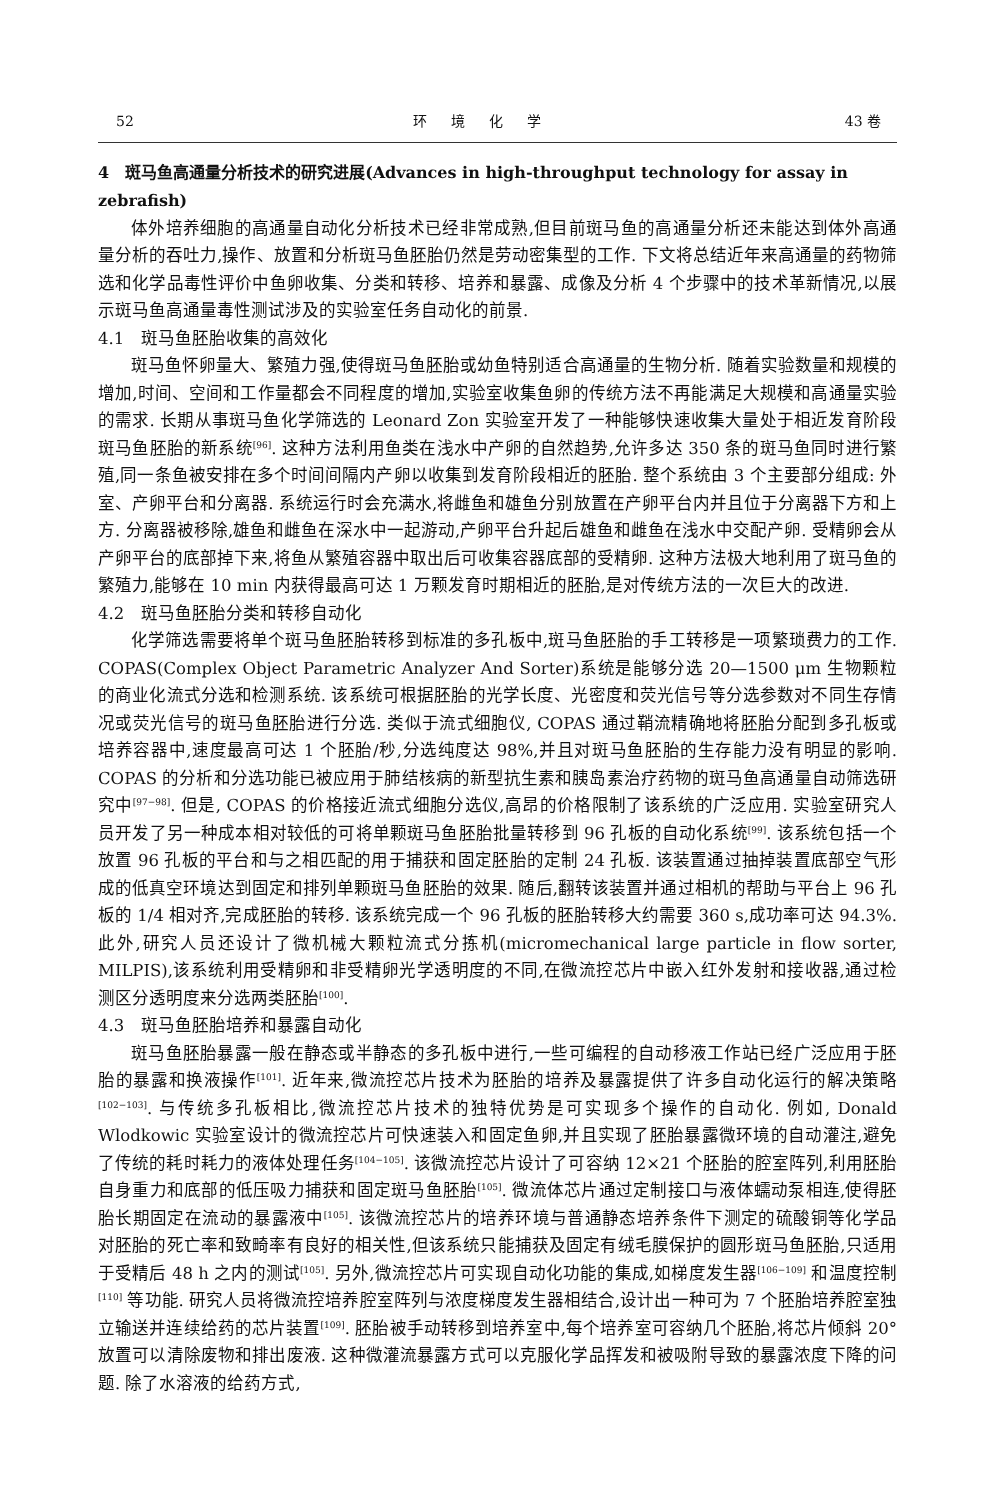52 环境化学 43 卷
4　斑马鱼高通量分析技术的研究进展(Advances in high-throughput technology for assay in zebrafish)
体外培养细胞的高通量自动化分析技术已经非常成熟,但目前斑马鱼的高通量分析还未能达到体外高通量分析的吞吐力,操作、放置和分析斑马鱼胚胎仍然是劳动密集型的工作. 下文将总结近年来高通量的药物筛选和化学品毒性评价中鱼卵收集、分类和转移、培养和暴露、成像及分析 4 个步骤中的技术革新情况,以展示斑马鱼高通量毒性测试涉及的实验室任务自动化的前景.
4.1　斑马鱼胚胎收集的高效化
斑马鱼怀卵量大、繁殖力强,使得斑马鱼胚胎或幼鱼特别适合高通量的生物分析. 随着实验数量和规模的增加,时间、空间和工作量都会不同程度的增加,实验室收集鱼卵的传统方法不再能满足大规模和高通量实验的需求. 长期从事斑马鱼化学筛选的 Leonard Zon 实验室开发了一种能够快速收集大量处于相近发育阶段斑马鱼胚胎的新系统<sup>[96]</sup>. 这种方法利用鱼类在浅水中产卵的自然趋势,允许多达 350 条的斑马鱼同时进行繁殖,同一条鱼被安排在多个时间间隔内产卵以收集到发育阶段相近的胚胎. 整个系统由 3 个主要部分组成: 外室、产卵平台和分离器. 系统运行时会充满水,将雌鱼和雄鱼分别放置在产卵平台内并且位于分离器下方和上方. 分离器被移除,雄鱼和雌鱼在深水中一起游动,产卵平台升起后雄鱼和雌鱼在浅水中交配产卵. 受精卵会从产卵平台的底部掉下来,将鱼从繁殖容器中取出后可收集容器底部的受精卵. 这种方法极大地利用了斑马鱼的繁殖力,能够在 10 min 内获得最高可达 1 万颗发育时期相近的胚胎,是对传统方法的一次巨大的改进.
4.2　斑马鱼胚胎分类和转移自动化
化学筛选需要将单个斑马鱼胚胎转移到标准的多孔板中,斑马鱼胚胎的手工转移是一项繁琐费力的工作. COPAS(Complex Object Parametric Analyzer And Sorter)系统是能够分选 20—1500 μm 生物颗粒的商业化流式分选和检测系统. 该系统可根据胚胎的光学长度、光密度和荧光信号等分选参数对不同生存情况或荧光信号的斑马鱼胚胎进行分选. 类似于流式细胞仪, COPAS 通过鞘流精确地将胚胎分配到多孔板或培养容器中,速度最高可达 1 个胚胎/秒,分选纯度达 98%,并且对斑马鱼胚胎的生存能力没有明显的影响. COPAS 的分析和分选功能已被应用于肺结核病的新型抗生素和胰岛素治疗药物的斑马鱼高通量自动筛选研究中<sup>[97−98]</sup>. 但是, COPAS 的价格接近流式细胞分选仪,高昂的价格限制了该系统的广泛应用. 实验室研究人员开发了另一种成本相对较低的可将单颗斑马鱼胚胎批量转移到 96 孔板的自动化系统<sup>[99]</sup>. 该系统包括一个放置 96 孔板的平台和与之相匹配的用于捕获和固定胚胎的定制 24 孔板. 该装置通过抽掉装置底部空气形成的低真空环境达到固定和排列单颗斑马鱼胚胎的效果. 随后,翻转该装置并通过相机的帮助与平台上 96 孔板的 1/4 相对齐,完成胚胎的转移. 该系统完成一个 96 孔板的胚胎转移大约需要 360 s,成功率可达 94.3%. 此外,研究人员还设计了微机械大颗粒流式分拣机(micromechanical large particle in flow sorter, MILPIS),该系统利用受精卵和非受精卵光学透明度的不同,在微流控芯片中嵌入红外发射和接收器,通过检测区分透明度来分选两类胚胎<sup>[100]</sup>.
4.3　斑马鱼胚胎培养和暴露自动化
斑马鱼胚胎暴露一般在静态或半静态的多孔板中进行,一些可编程的自动移液工作站已经广泛应用于胚胎的暴露和换液操作<sup>[101]</sup>. 近年来,微流控芯片技术为胚胎的培养及暴露提供了许多自动化运行的解决策略<sup>[102−103]</sup>. 与传统多孔板相比,微流控芯片技术的独特优势是可实现多个操作的自动化. 例如, Donald Wlodkowic 实验室设计的微流控芯片可快速装入和固定鱼卵,并且实现了胚胎暴露微环境的自动灌注,避免了传统的耗时耗力的液体处理任务<sup>[104−105]</sup>. 该微流控芯片设计了可容纳 12×21 个胚胎的腔室阵列,利用胚胎自身重力和底部的低压吸力捕获和固定斑马鱼胚胎<sup>[105]</sup>. 微流体芯片通过定制接口与液体蠕动泵相连,使得胚胎长期固定在流动的暴露液中<sup>[105]</sup>. 该微流控芯片的培养环境与普通静态培养条件下测定的硫酸铜等化学品对胚胎的死亡率和致畸率有良好的相关性,但该系统只能捕获及固定有绒毛膜保护的圆形斑马鱼胚胎,只适用于受精后 48 h 之内的测试<sup>[105]</sup>. 另外,微流控芯片可实现自动化功能的集成,如梯度发生器<sup>[106−109]</sup> 和温度控制<sup>[110]</sup> 等功能. 研究人员将微流控培养腔室阵列与浓度梯度发生器相结合,设计出一种可为 7 个胚胎培养腔室独立输送并连续给药的芯片装置<sup>[109]</sup>. 胚胎被手动转移到培养室中,每个培养室可容纳几个胚胎,将芯片倾斜 20°放置可以清除废物和排出废液. 这种微灌流暴露方式可以克服化学品挥发和被吸附导致的暴露浓度下降的问题. 除了水溶液的给药方式,